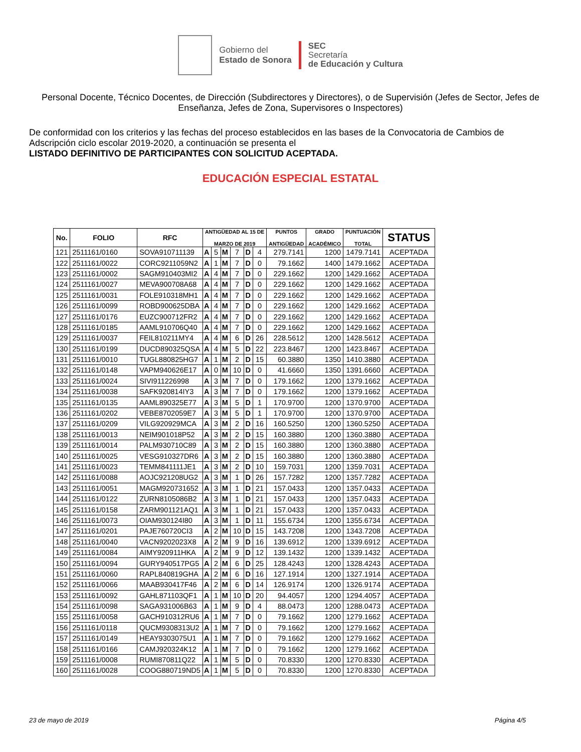Gobierno del
Estado de Sonora
SEC
Secretaría
de Educación y Cultura
Personal Docente, Técnico Docentes, de Dirección (Subdirectores y Directores), o de Supervisión (Jefes de Sector, Jefes de Enseñanza, Jefes de Zona, Supervisores o Inspectores)
De conformidad con los criterios y las fechas del proceso establecidos en las bases de la Convocatoria de Cambios de Adscripción ciclo escolar 2019-2020, a continuación se presenta el
LISTADO DEFINITIVO DE PARTICIPANTES CON SOLICITUD ACEPTADA.
EDUCACIÓN ESPECIAL ESTATAL
| No. | FOLIO | RFC | ANTIGÜEDAD AL 15 DE MARZO DE 2019 | | | | | | PUNTOS ANTIGÜEDAD | GRADO ACADÉMICO | PUNTUACIÓN TOTAL | STATUS |
| --- | --- | --- | --- | --- | --- | --- | --- | --- | --- | --- | --- | --- |
| 121 | 2511161/0160 | SOVA910711139 | A | 5 | M | 7 | D | 4 | 279.7141 | 1200 | 1479.7141 | ACEPTADA |
| 122 | 2511161/0022 | CORC9211059N2 | A | 1 | M | 7 | D | 0 | 79.1662 | 1400 | 1479.1662 | ACEPTADA |
| 123 | 2511161/0002 | SAGM910403MI2 | A | 4 | M | 7 | D | 0 | 229.1662 | 1200 | 1429.1662 | ACEPTADA |
| 124 | 2511161/0027 | MEVA900708A68 | A | 4 | M | 7 | D | 0 | 229.1662 | 1200 | 1429.1662 | ACEPTADA |
| 125 | 2511161/0031 | FOLE910318MH1 | A | 4 | M | 7 | D | 0 | 229.1662 | 1200 | 1429.1662 | ACEPTADA |
| 126 | 2511161/0099 | ROBD900625DBA | A | 4 | M | 7 | D | 0 | 229.1662 | 1200 | 1429.1662 | ACEPTADA |
| 127 | 2511161/0176 | EUZC900712FR2 | A | 4 | M | 7 | D | 0 | 229.1662 | 1200 | 1429.1662 | ACEPTADA |
| 128 | 2511161/0185 | AAML910706Q40 | A | 4 | M | 7 | D | 0 | 229.1662 | 1200 | 1429.1662 | ACEPTADA |
| 129 | 2511161/0037 | FEIL810211MY4 | A | 4 | M | 6 | D | 26 | 228.5612 | 1200 | 1428.5612 | ACEPTADA |
| 130 | 2511161/0199 | DUCD890325QSA | A | 4 | M | 5 | D | 22 | 223.8467 | 1200 | 1423.8467 | ACEPTADA |
| 131 | 2511161/0010 | TUGL880825HG7 | A | 1 | M | 2 | D | 15 | 60.3880 | 1350 | 1410.3880 | ACEPTADA |
| 132 | 2511161/0148 | VAPM940626E17 | A | 0 | M | 10 | D | 0 | 41.6660 | 1350 | 1391.6660 | ACEPTADA |
| 133 | 2511161/0024 | SIVI911226998 | A | 3 | M | 7 | D | 0 | 179.1662 | 1200 | 1379.1662 | ACEPTADA |
| 134 | 2511161/0038 | SAFK920814IY3 | A | 3 | M | 7 | D | 0 | 179.1662 | 1200 | 1379.1662 | ACEPTADA |
| 135 | 2511161/0135 | AAML890325E77 | A | 3 | M | 5 | D | 1 | 170.9700 | 1200 | 1370.9700 | ACEPTADA |
| 136 | 2511161/0202 | VEBE8702059E7 | A | 3 | M | 5 | D | 1 | 170.9700 | 1200 | 1370.9700 | ACEPTADA |
| 137 | 2511161/0209 | VILG920929MCA | A | 3 | M | 2 | D | 16 | 160.5250 | 1200 | 1360.5250 | ACEPTADA |
| 138 | 2511161/0013 | NEIM901018P52 | A | 3 | M | 2 | D | 15 | 160.3880 | 1200 | 1360.3880 | ACEPTADA |
| 139 | 2511161/0014 | PALM930710C89 | A | 3 | M | 2 | D | 15 | 160.3880 | 1200 | 1360.3880 | ACEPTADA |
| 140 | 2511161/0025 | VESG910327DR6 | A | 3 | M | 2 | D | 15 | 160.3880 | 1200 | 1360.3880 | ACEPTADA |
| 141 | 2511161/0023 | TEMM841111JE1 | A | 3 | M | 2 | D | 10 | 159.7031 | 1200 | 1359.7031 | ACEPTADA |
| 142 | 2511161/0088 | AOJC921208UG2 | A | 3 | M | 1 | D | 26 | 157.7282 | 1200 | 1357.7282 | ACEPTADA |
| 143 | 2511161/0051 | MAGM920731652 | A | 3 | M | 1 | D | 21 | 157.0433 | 1200 | 1357.0433 | ACEPTADA |
| 144 | 2511161/0122 | ZURN8105086B2 | A | 3 | M | 1 | D | 21 | 157.0433 | 1200 | 1357.0433 | ACEPTADA |
| 145 | 2511161/0158 | ZARM901121AQ1 | A | 3 | M | 1 | D | 21 | 157.0433 | 1200 | 1357.0433 | ACEPTADA |
| 146 | 2511161/0073 | OIAM930124I80 | A | 3 | M | 1 | D | 11 | 155.6734 | 1200 | 1355.6734 | ACEPTADA |
| 147 | 2511161/0201 | PAJE760720CI3 | A | 2 | M | 10 | D | 15 | 143.7208 | 1200 | 1343.7208 | ACEPTADA |
| 148 | 2511161/0040 | VACN9202023X8 | A | 2 | M | 9 | D | 16 | 139.6912 | 1200 | 1339.6912 | ACEPTADA |
| 149 | 2511161/0084 | AIMY920911HKA | A | 2 | M | 9 | D | 12 | 139.1432 | 1200 | 1339.1432 | ACEPTADA |
| 150 | 2511161/0094 | GURY940517PG5 | A | 2 | M | 6 | D | 25 | 128.4243 | 1200 | 1328.4243 | ACEPTADA |
| 151 | 2511161/0060 | RAPL840819GHA | A | 2 | M | 6 | D | 16 | 127.1914 | 1200 | 1327.1914 | ACEPTADA |
| 152 | 2511161/0066 | MAAB930417F46 | A | 2 | M | 6 | D | 14 | 126.9174 | 1200 | 1326.9174 | ACEPTADA |
| 153 | 2511161/0092 | GAHL871103QF1 | A | 1 | M | 10 | D | 20 | 94.4057 | 1200 | 1294.4057 | ACEPTADA |
| 154 | 2511161/0098 | SAGA931006B63 | A | 1 | M | 9 | D | 4 | 88.0473 | 1200 | 1288.0473 | ACEPTADA |
| 155 | 2511161/0058 | GACH910312RU6 | A | 1 | M | 7 | D | 0 | 79.1662 | 1200 | 1279.1662 | ACEPTADA |
| 156 | 2511161/0118 | QUCM9308313U2 | A | 1 | M | 7 | D | 0 | 79.1662 | 1200 | 1279.1662 | ACEPTADA |
| 157 | 2511161/0149 | HEAY9303075U1 | A | 1 | M | 7 | D | 0 | 79.1662 | 1200 | 1279.1662 | ACEPTADA |
| 158 | 2511161/0166 | CAMJ920324K12 | A | 1 | M | 7 | D | 0 | 79.1662 | 1200 | 1279.1662 | ACEPTADA |
| 159 | 2511161/0008 | RUMI870811Q22 | A | 1 | M | 5 | D | 0 | 70.8330 | 1200 | 1270.8330 | ACEPTADA |
| 160 | 2511161/0028 | COOG880719ND5 | A | 1 | M | 5 | D | 0 | 70.8330 | 1200 | 1270.8330 | ACEPTADA |
23 de mayo de 2019 Página 4/5